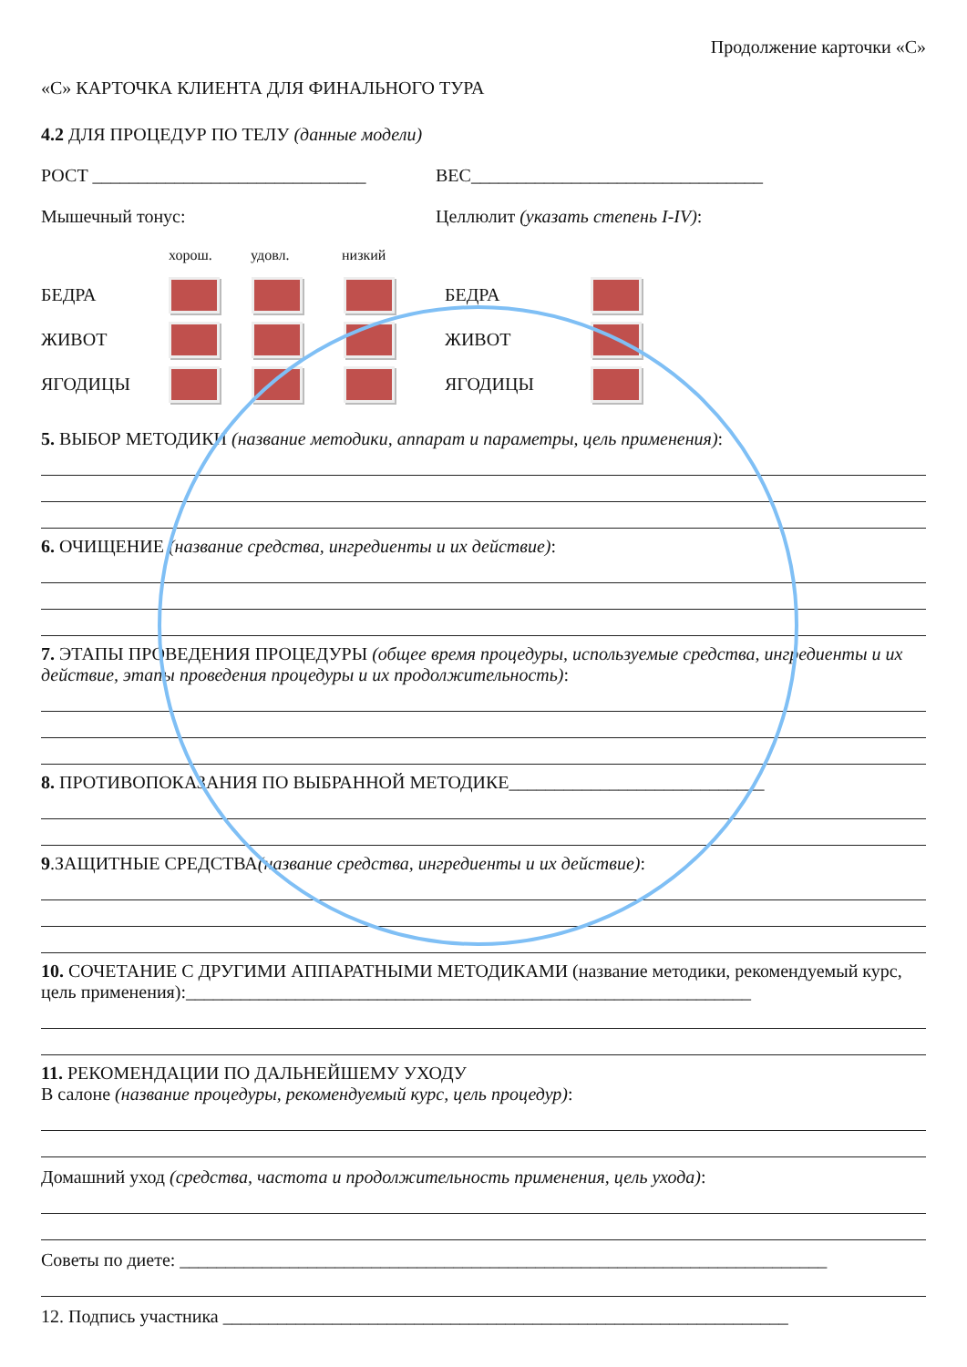Продолжение карточки «С»
«С» КАРТОЧКА КЛИЕНТА ДЛЯ ФИНАЛЬНОГО ТУРА
4.2 ДЛЯ ПРОЦЕДУР ПО ТЕЛУ (данные модели)
РОСТ ______________________________ ВЕС________________________________
Мышечный тонус: Целлюлит (указать степень I-IV):
хорош. удовл. низкий
БЕДРА БЕДРА
ЖИВОТ ЖИВОТ
ЯГОДИЦЫ ЯГОДИЦЫ
5. ВЫБОР МЕТОДИКИ (название методики, аппарат и параметры, цель применения):
6. ОЧИЩЕНИЕ (название средства, ингредиенты и их действие):
7. ЭТАПЫ ПРОВЕДЕНИЯ ПРОЦЕДУРЫ (общее время процедуры, используемые средства, ингредиенты и их действие, этапы проведения процедуры и их продолжительность):
8. ПРОТИВОПОКАЗАНИЯ ПО ВЫБРАННОЙ МЕТОДИКЕ____________________________
9.ЗАЩИТНЫЕ СРЕДСТВА(название средства, ингредиенты и их действие):
10. СОЧЕТАНИЕ С ДРУГИМИ АППАРАТНЫМИ МЕТОДИКАМИ (название методики, рекомендуемый курс, цель применения):______________________________________________________________
11. РЕКОМЕНДАЦИИ ПО ДАЛЬНЕЙШЕМУ УХОДУ
В салоне (название процедуры, рекомендуемый курс, цель процедур):
Домашний уход (средства, частота и продолжительность применения, цель ухода):
Советы по диете: _______________________________________________________________________
12. Подпись участника ______________________________________________________________